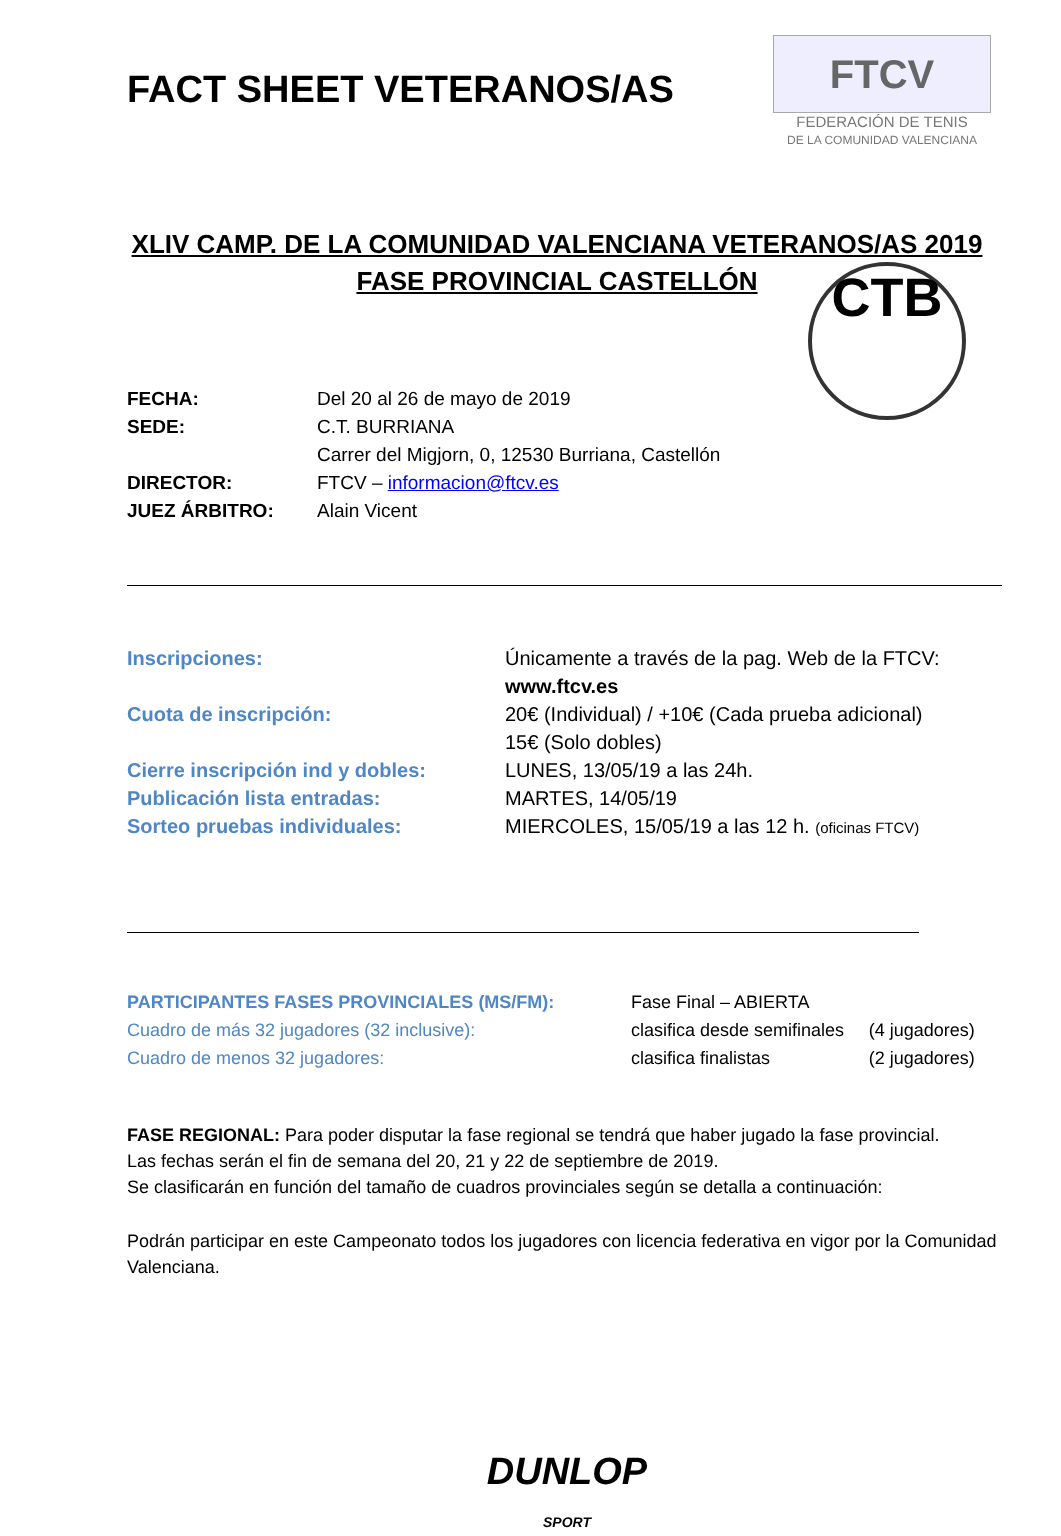FTCV
FEDERACIÓN DE TENIS
DE LA COMUNIDAD VALENCIANA
CTB
FACT SHEET VETERANOS/AS
XLIV CAMP. DE LA COMUNIDAD VALENCIANA VETERANOS/AS 2019
FASE PROVINCIAL CASTELLÓN
| FECHA: | Del 20 al 26 de mayo de 2019 |
| SEDE: | C.T. BURRIANA Carrer del Migjorn, 0, 12530 Burriana, Castellón |
| DIRECTOR: | FTCV – informacion@ftcv.es |
| JUEZ ÁRBITRO: | Alain Vicent |
| Inscripciones: | Únicamente a través de la pag. Web de la FTCV: www.ftcv.es |
| Cuota de inscripción: | 20€ (Individual) / +10€ (Cada prueba adicional) 15€ (Solo dobles) |
| Cierre inscripción ind y dobles: | LUNES, 13/05/19 a las 24h. |
| Publicación lista entradas: | MARTES, 14/05/19 |
| Sorteo pruebas individuales: | MIERCOLES, 15/05/19 a las 12 h. (oficinas FTCV) |
| PARTICIPANTES FASES PROVINCIALES (MS/FM): | Fase Final – ABIERTA | |
| Cuadro de más 32 jugadores (32 inclusive): | clasifica desde semifinales | (4 jugadores) |
| Cuadro de menos 32 jugadores: | clasifica finalistas | (2 jugadores) |
FASE REGIONAL: Para poder disputar la fase regional se tendrá que haber jugado la fase provincial.
Las fechas serán el fin de semana del 20, 21 y 22 de septiembre de 2019.
Se clasificarán en función del tamaño de cuadros provinciales según se detalla a continuación:
Podrán participar en este Campeonato todos los jugadores con licencia federativa en vigor por la Comunidad Valenciana.
DUNLOP
SPORT